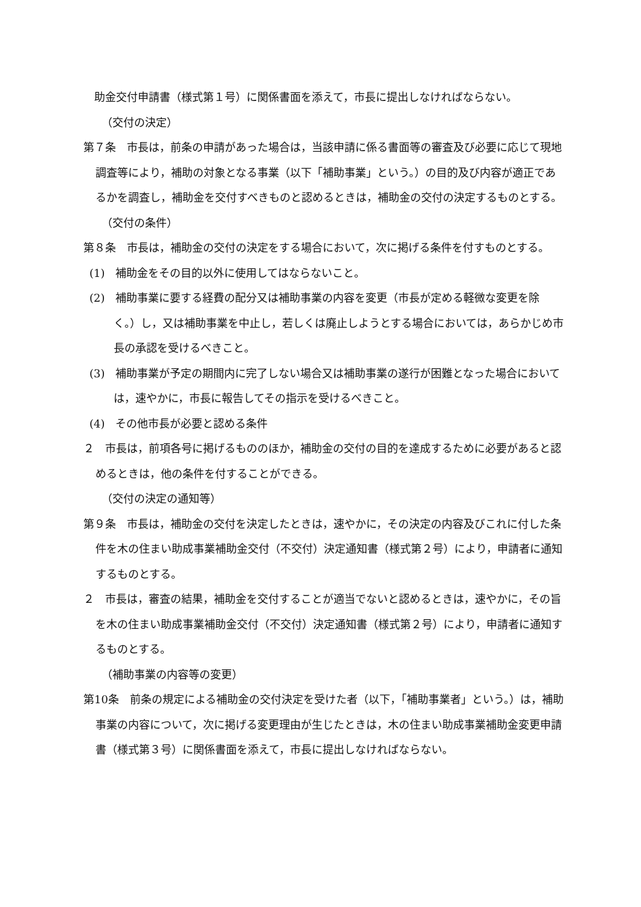助金交付申請書（様式第１号）に関係書面を添えて，市長に提出しなければならない。
（交付の決定）
第７条　市長は，前条の申請があった場合は，当該申請に係る書面等の審査及び必要に応じて現地調査等により，補助の対象となる事業（以下「補助事業」という。）の目的及び内容が適正であるかを調査し，補助金を交付すべきものと認めるときは，補助金の交付の決定するものとする。
（交付の条件）
第８条　市長は，補助金の交付の決定をする場合において，次に掲げる条件を付すものとする。
(1)　補助金をその目的以外に使用してはならないこと。
(2)　補助事業に要する経費の配分又は補助事業の内容を変更（市長が定める軽微な変更を除く。）し，又は補助事業を中止し，若しくは廃止しようとする場合においては，あらかじめ市長の承認を受けるべきこと。
(3)　補助事業が予定の期間内に完了しない場合又は補助事業の遂行が困難となった場合においては，速やかに，市長に報告してその指示を受けるべきこと。
(4)　その他市長が必要と認める条件
２　市長は，前項各号に掲げるもののほか，補助金の交付の目的を達成するために必要があると認めるときは，他の条件を付することができる。
（交付の決定の通知等）
第９条　市長は，補助金の交付を決定したときは，速やかに，その決定の内容及びこれに付した条件を木の住まい助成事業補助金交付（不交付）決定通知書（様式第２号）により，申請者に通知するものとする。
２　市長は，審査の結果，補助金を交付することが適当でないと認めるときは，速やかに，その旨を木の住まい助成事業補助金交付（不交付）決定通知書（様式第２号）により，申請者に通知するものとする。
（補助事業の内容等の変更）
第10条　前条の規定による補助金の交付決定を受けた者（以下，「補助事業者」という。）は，補助事業の内容について，次に掲げる変更理由が生じたときは，木の住まい助成事業補助金変更申請書（様式第３号）に関係書面を添えて，市長に提出しなければならない。